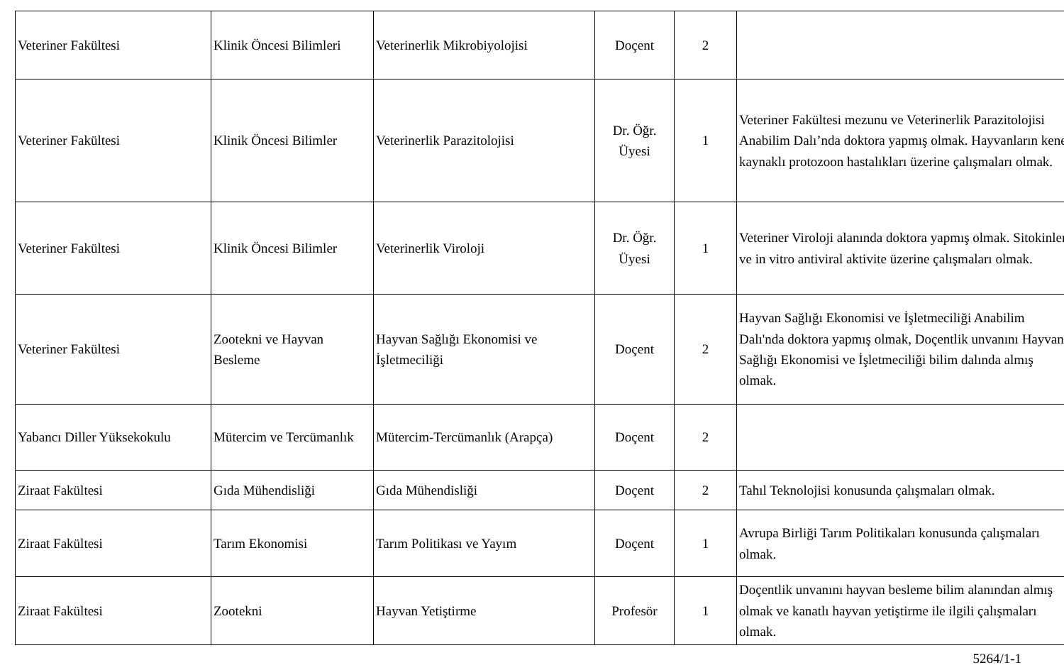| Veteriner Fakültesi | Klinik Öncesi Bilimleri | Veterinerlik Mikrobiyolojisi | Doçent | 2 | |
| Veteriner Fakültesi | Klinik Öncesi Bilimler | Veterinerlik Parazitolojisi | Dr. Öğr. Üyesi | 1 | Veteriner Fakültesi mezunu ve Veterinerlik Parazitolojisi Anabilim Dalı’nda doktora yapmış olmak. Hayvanların kene kaynaklı protozoon hastalıkları üzerine çalışmaları olmak. |
| Veteriner Fakültesi | Klinik Öncesi Bilimler | Veterinerlik Viroloji | Dr. Öğr. Üyesi | 1 | Veteriner Viroloji alanında doktora yapmış olmak. Sitokinler ve in vitro antiviral aktivite üzerine çalışmaları olmak. |
| Veteriner Fakültesi | Zootekni ve Hayvan Besleme | Hayvan Sağlığı Ekonomisi ve İşletmeciliği | Doçent | 2 | Hayvan Sağlığı Ekonomisi ve İşletmeciliği Anabilim Dalı'nda doktora yapmış olmak, Doçentlik unvanını Hayvan Sağlığı Ekonomisi ve İşletmeciliği bilim dalında almış olmak. |
| Yabancı Diller Yüksekokulu | Mütercim ve Tercümanlık | Mütercim-Tercümanlık (Arapça) | Doçent | 2 | |
| Ziraat Fakültesi | Gıda Mühendisliği | Gıda Mühendisliği | Doçent | 2 | Tahıl Teknolojisi konusunda çalışmaları olmak. |
| Ziraat Fakültesi | Tarım Ekonomisi | Tarım Politikası ve Yayım | Doçent | 1 | Avrupa Birliği Tarım Politikaları konusunda çalışmaları olmak. |
| Ziraat Fakültesi | Zootekni | Hayvan Yetiştirme | Profesör | 1 | Doçentlik unvanını hayvan besleme bilim alanından almış olmak ve kanatlı hayvan yetiştirme ile ilgili çalışmaları olmak. |
5264/1-1